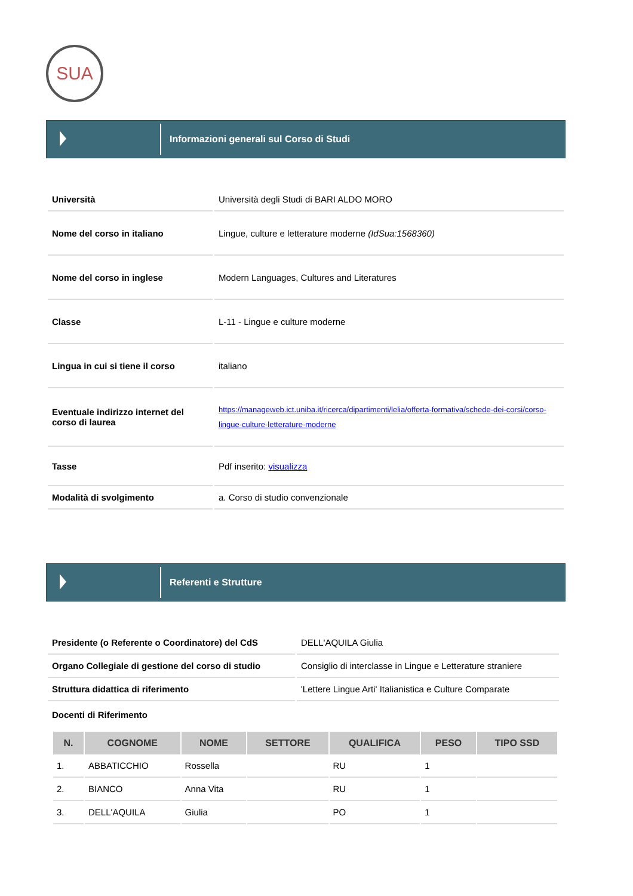SUA
Informazioni generali sul Corso di Studi
| Università | Università degli Studi di BARI ALDO MORO |
| Nome del corso in italiano | Lingue, culture e letterature moderne (IdSua:1568360) |
| Nome del corso in inglese | Modern Languages, Cultures and Literatures |
| Classe | L-11 - Lingue e culture moderne |
| Lingua in cui si tiene il corso | italiano |
| Eventuale indirizzo internet del corso di laurea | https://manageweb.ict.uniba.it/ricerca/dipartimenti/lelia/offerta-formativa/schede-dei-corsi/corso-lingue-culture-letterature-moderne |
| Tasse | Pdf inserito: visualizza |
| Modalità di svolgimento | a. Corso di studio convenzionale |
Referenti e Strutture
| Presidente (o Referente o Coordinatore) del CdS | DELL'AQUILA Giulia |
| Organo Collegiale di gestione del corso di studio | Consiglio di interclasse in Lingue e Letterature straniere |
| Struttura didattica di riferimento | 'Lettere Lingue Arti' Italianistica e Culture Comparate |
Docenti di Riferimento
| N. | COGNOME | NOME | SETTORE | QUALIFICA | PESO | TIPO SSD |
| --- | --- | --- | --- | --- | --- | --- |
| 1. | ABBATICCHIO | Rossella | | RU | 1 | |
| 2. | BIANCO | Anna Vita | | RU | 1 | |
| 3. | DELL'AQUILA | Giulia | | PO | 1 | |